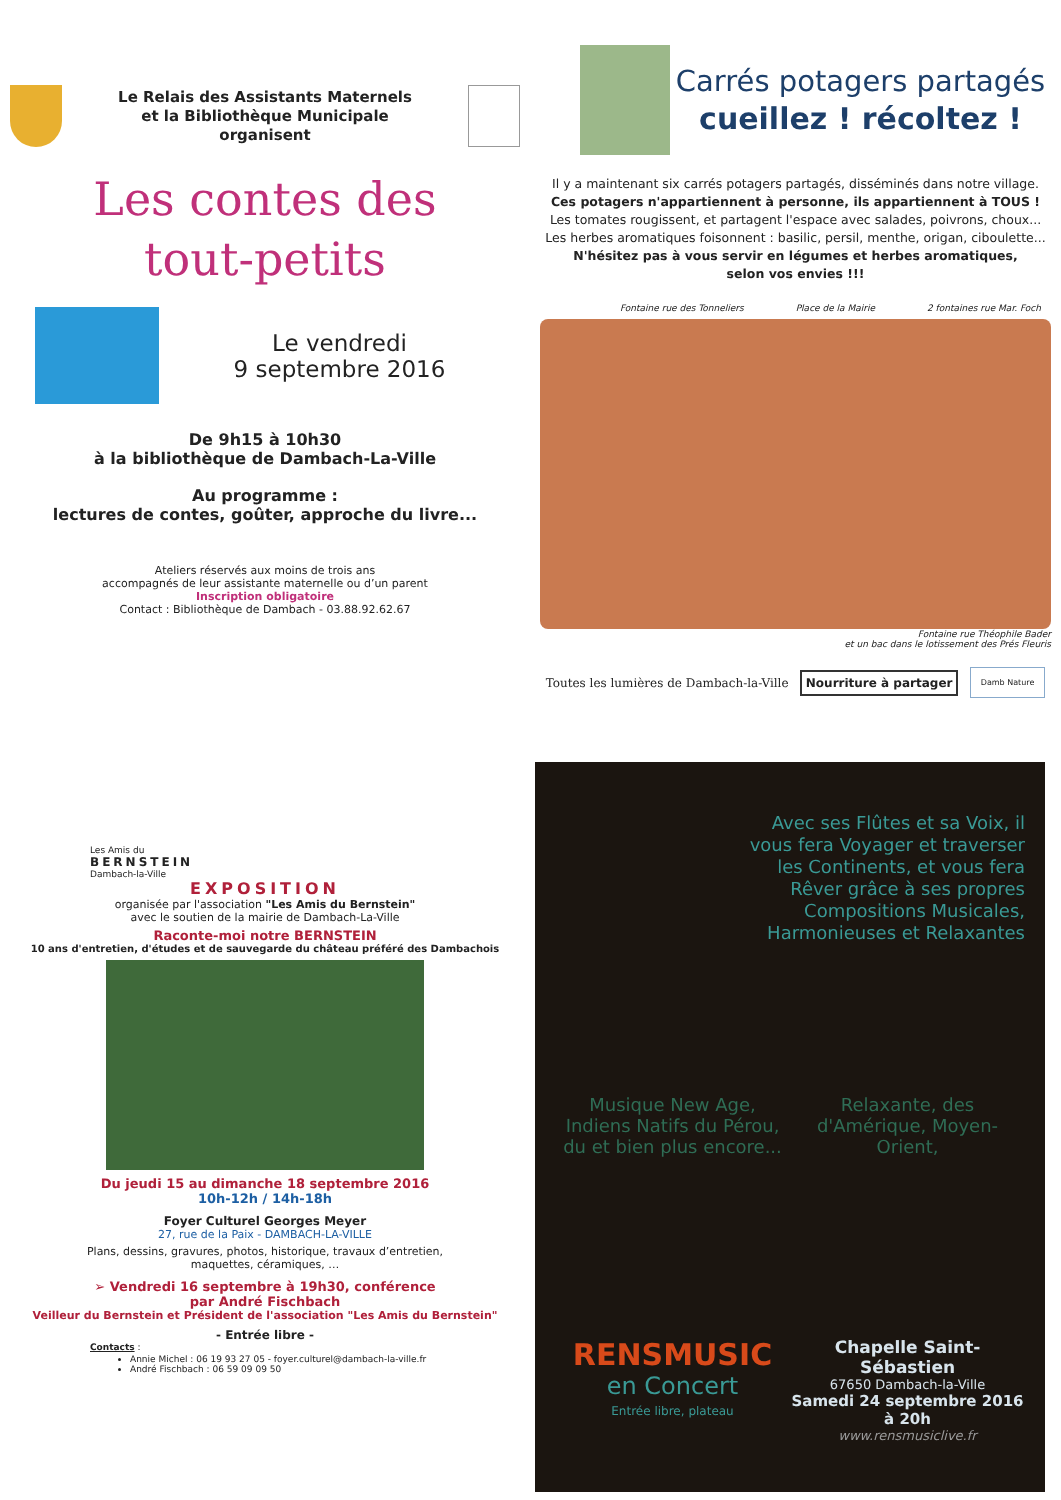Le Relais des Assistants Maternels
et la Bibliothèque Municipale
organisent
Les contes des
tout-petits
Le vendredi
9 septembre 2016
De 9h15 à 10h30
à la bibliothèque de Dambach-La-Ville
Au programme :
lectures de contes, goûter, approche du livre...
Ateliers réservés aux moins de trois ans
accompagnés de leur assistante maternelle ou d’un parent
Inscription obligatoire
Contact : Bibliothèque de Dambach - 03.88.92.62.67
Carrés potagers partagés
cueillez ! récoltez !
Il y a maintenant six carrés potagers partagés, disséminés dans notre village.
Ces potagers n'appartiennent à personne, ils appartiennent à TOUS !
Les tomates rougissent, et partagent l'espace avec salades, poivrons, choux...
Les herbes aromatiques foisonnent : basilic, persil, menthe, origan, ciboulette...
N'hésitez pas à vous servir en légumes et herbes aromatiques,
selon vos envies !!!
Fontaine rue des Tonneliers Place de la Mairie 2 fontaines rue Mar. Foch
Fontaine rue Théophile Bader
et un bac dans le lotissement des Prés Fleuris
Toutes les lumières de Dambach-la-Ville Nourriture à partager Damb Nature
Les Amis du
BERNSTEIN
Dambach-la-Ville
EXPOSITION
organisée par l'association "Les Amis du Bernstein"
avec le soutien de la mairie de Dambach-La-Ville
Raconte-moi notre BERNSTEIN
10 ans d'entretien, d'études et de sauvegarde du château préféré des Dambachois
Du jeudi 15 au dimanche 18 septembre 2016
10h-12h / 14h-18h
Foyer Culturel Georges Meyer
27, rue de la Paix - DAMBACH-LA-VILLE
Plans, dessins, gravures, photos, historique, travaux d’entretien,
maquettes, céramiques, …
➢ Vendredi 16 septembre à 19h30, conférence
par André Fischbach
Veilleur du Bernstein et Président de l'association "Les Amis du Bernstein"
- Entrée libre -
Contacts :
Annie Michel : 06 19 93 27 05 - foyer.culturel@dambach-la-ville.fr
André Fischbach : 06 59 09 09 50
Avec ses Flûtes et sa Voix, il vous fera Voyager et traverser les Continents, et vous fera Rêver grâce à ses propres Compositions Musicales, Harmonieuses et Relaxantes
Musique New Age, Indiens Natifs du Pérou, du et bien plus encore...
Relaxante, des d'Amérique, Moyen-Orient,
RENSMUSIC
en Concert
Entrée libre, plateau
Chapelle Saint-Sébastien
67650 Dambach-la-Ville
Samedi 24 septembre 2016
à 20h
www.rensmusiclive.fr